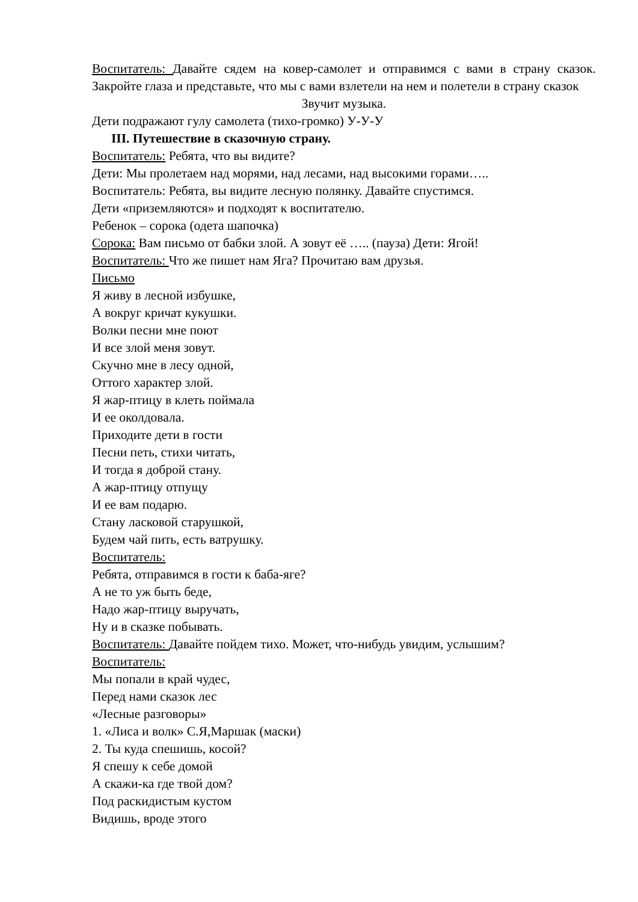Воспитатель: Давайте сядем на ковер-самолет и отправимся с вами в страну сказок. Закройте глаза и представьте, что мы с вами взлетели на нем и полетели в страну сказок
Звучит музыка.
Дети подражают гулу самолета (тихо-громко) У-У-У
III. Путешествие в сказочную страну.
Воспитатель: Ребята, что вы видите?
Дети: Мы пролетаем над морями, над лесами, над высокими горами…..
Воспитатель: Ребята, вы видите лесную полянку. Давайте спустимся.
Дети «приземляются» и подходят к воспитателю.
Ребенок – сорока (одета шапочка)
Сорока: Вам письмо от бабки злой. А зовут её ….. (пауза) Дети: Ягой!
Воспитатель: Что же пишет нам Яга? Прочитаю вам друзья.
Письмо
Я живу в лесной избушке,
А вокруг кричат кукушки.
Волки песни мне поют
И все злой меня зовут.
Скучно мне в лесу одной,
Оттого характер злой.
Я жар-птицу в клеть поймала
И ее околдовала.
Приходите дети в гости
Песни петь, стихи читать,
И тогда я доброй стану.
А жар-птицу отпущу
И ее вам подарю.
Стану ласковой старушкой,
Будем чай пить, есть ватрушку.
Воспитатель:
Ребята, отправимся в гости к баба-яге?
А не то уж быть беде,
Надо жар-птицу выручать,
Ну и в сказке побывать.
Воспитатель: Давайте пойдем тихо. Может, что-нибудь увидим, услышим?
Воспитатель:
Мы попали в край чудес,
Перед нами сказок лес
«Лесные разговоры»
1. «Лиса и волк» С.Я,Маршак (маски)
2. Ты куда спешишь, косой?
Я спешу к себе домой
А скажи-ка где твой дом?
Под раскидистым кустом
Видишь, вроде этого